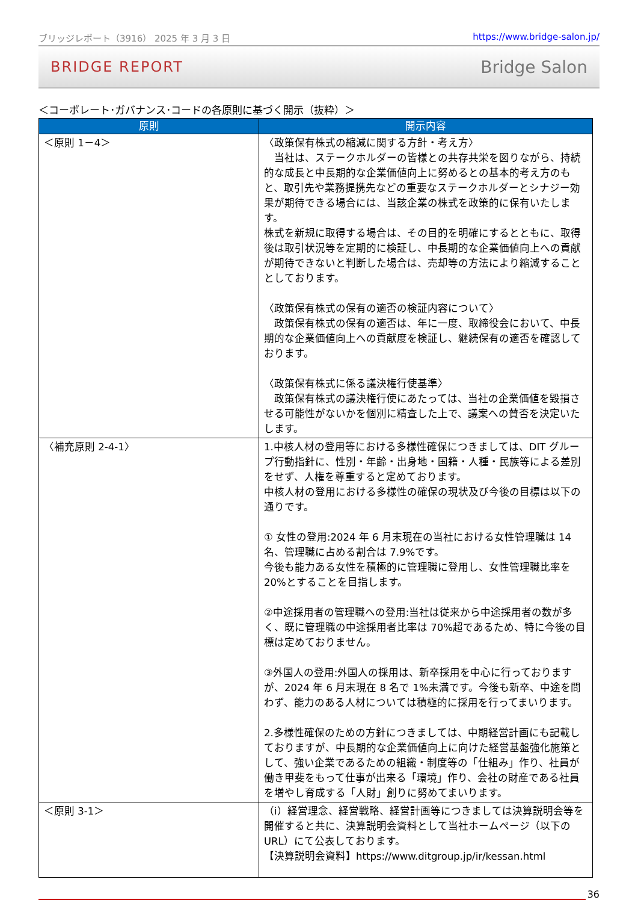ブリッジレポート（3916） 2025 年 3 月 3 日 https://www.bridge-salon.jp/
BRIDGE REPORT Bridge Salon
＜コーポレート･ガバナンス･コードの各原則に基づく開示（抜粋）＞
| 原則 | 開示内容 |
| --- | --- |
| ＜原則 1－4＞ | 〈政策保有株式の縮減に関する方針・考え方〉 当社は、ステークホルダーの皆様との共存共栄を図りながら、持続的な成長と中長期的な企業価値向上に努めるとの基本的考え方のもと、取引先や業務提携先などの重要なステークホルダーとシナジー効果が期待できる場合には、当該企業の株式を政策的に保有いたします。 株式を新規に取得する場合は、その目的を明確にするとともに、取得後は取引状況等を定期的に検証し、中長期的な企業価値向上への貢献が期待できないと判断した場合は、売却等の方法により縮減することとしております。 〈政策保有株式の保有の適否の検証内容について〉 政策保有株式の保有の適否は、年に一度、取締役会において、中長期的な企業価値向上への貢献度を検証し、継続保有の適否を確認しております。 〈政策保有株式に係る議決権行使基準〉 政策保有株式の議決権行使にあたっては、当社の企業価値を毀損させる可能性がないかを個別に精査した上で、議案への賛否を決定いたします。 |
| 〈補充原則 2-4-1〉 | 1.中核人材の登用等における多様性確保につきましては、DIT グループ行動指針に、性別・年齢・出身地・国籍・人種・民族等による差別をせず、人権を尊重すると定めております。 中核人材の登用における多様性の確保の現状及び今後の目標は以下の通りです。 ① 女性の登用:2024 年 6 月末現在の当社における女性管理職は 14 名、管理職に占める割合は 7.9%です。 今後も能力ある女性を積極的に管理職に登用し、女性管理職比率を 20%とすることを目指します。 ②中途採用者の管理職への登用:当社は従来から中途採用者の数が多く、既に管理職の中途採用者比率は 70%超であるため、特に今後の目標は定めておりません。 ③外国人の登用:外国人の採用は、新卒採用を中心に行っておりますが、2024 年 6 月末現在 8 名で 1%未満です。今後も新卒、中途を問わず、能力のある人材については積極的に採用を行ってまいります。 2.多様性確保のための方針につきましては、中期経営計画にも記載しておりますが、中長期的な企業価値向上に向けた経営基盤強化施策として、強い企業であるための組織・制度等の「仕組み」作り、社員が働き甲斐をもって仕事が出来る「環境」作り、会社の財産である社員を増やし育成する「人財」創りに努めてまいります。 |
| ＜原則 3-1＞ | （ⅰ）経営理念、経営戦略、経営計画等につきましては決算説明会等を開催すると共に、決算説明会資料として当社ホームページ（以下のURL）にて公表しております。 【決算説明会資料】https://www.ditgroup.jp/ir/kessan.html |
36